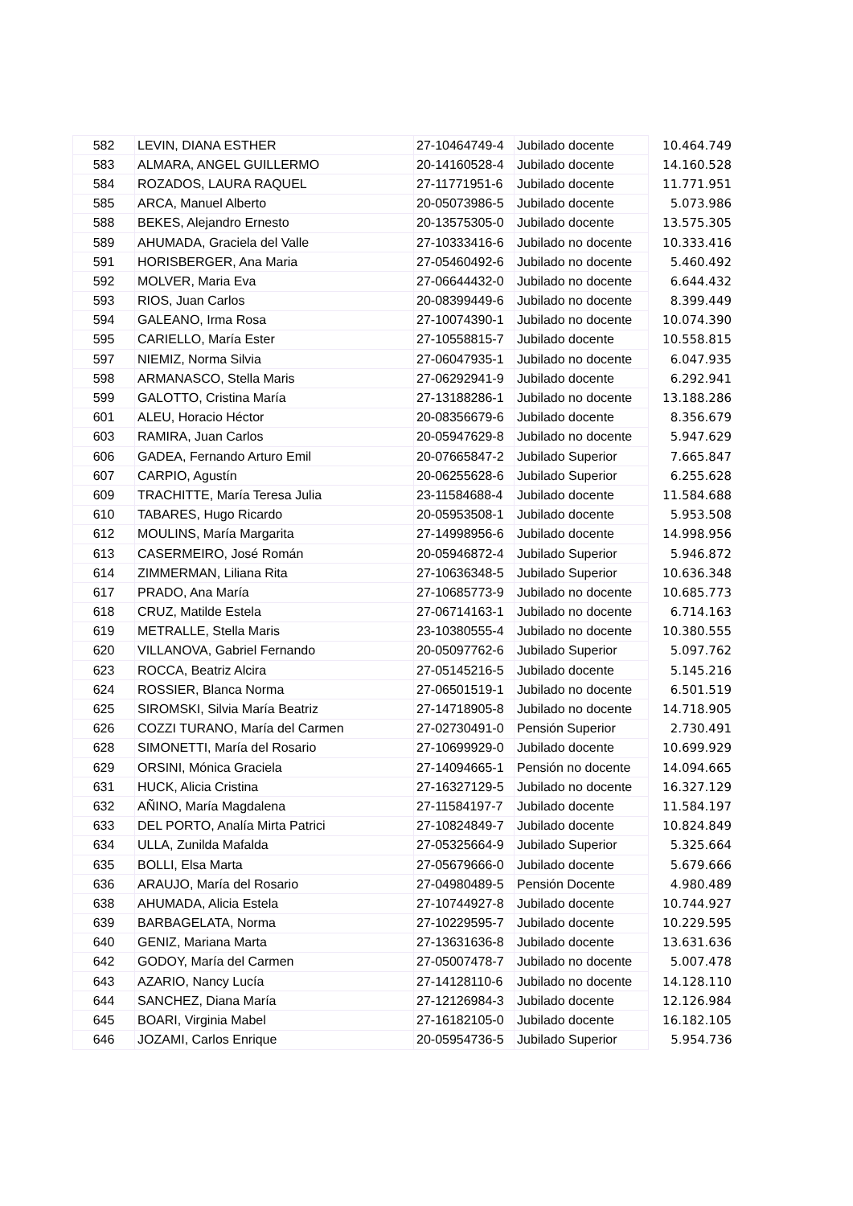| 582 | LEVIN, DIANA ESTHER | 27-10464749-4 | Jubilado docente | 10.464.749 |
| 583 | ALMARA, ANGEL GUILLERMO | 20-14160528-4 | Jubilado docente | 14.160.528 |
| 584 | ROZADOS, LAURA RAQUEL | 27-11771951-6 | Jubilado docente | 11.771.951 |
| 585 | ARCA, Manuel Alberto | 20-05073986-5 | Jubilado docente | 5.073.986 |
| 588 | BEKES, Alejandro Ernesto | 20-13575305-0 | Jubilado docente | 13.575.305 |
| 589 | AHUMADA, Graciela del Valle | 27-10333416-6 | Jubilado no docente | 10.333.416 |
| 591 | HORISBERGER, Ana Maria | 27-05460492-6 | Jubilado no docente | 5.460.492 |
| 592 | MOLVER, Maria Eva | 27-06644432-0 | Jubilado no docente | 6.644.432 |
| 593 | RIOS, Juan Carlos | 20-08399449-6 | Jubilado no docente | 8.399.449 |
| 594 | GALEANO, Irma Rosa | 27-10074390-1 | Jubilado no docente | 10.074.390 |
| 595 | CARIELLO, María Ester | 27-10558815-7 | Jubilado docente | 10.558.815 |
| 597 | NIEMIZ, Norma Silvia | 27-06047935-1 | Jubilado no docente | 6.047.935 |
| 598 | ARMANASCO, Stella Maris | 27-06292941-9 | Jubilado docente | 6.292.941 |
| 599 | GALOTTO, Cristina María | 27-13188286-1 | Jubilado no docente | 13.188.286 |
| 601 | ALEU, Horacio Héctor | 20-08356679-6 | Jubilado docente | 8.356.679 |
| 603 | RAMIRA, Juan Carlos | 20-05947629-8 | Jubilado no docente | 5.947.629 |
| 606 | GADEA, Fernando Arturo Emil | 20-07665847-2 | Jubilado Superior | 7.665.847 |
| 607 | CARPIO, Agustín | 20-06255628-6 | Jubilado Superior | 6.255.628 |
| 609 | TRACHITTE, María Teresa Julia | 23-11584688-4 | Jubilado docente | 11.584.688 |
| 610 | TABARES, Hugo Ricardo | 20-05953508-1 | Jubilado docente | 5.953.508 |
| 612 | MOULINS, María Margarita | 27-14998956-6 | Jubilado docente | 14.998.956 |
| 613 | CASERMEIRO, José Román | 20-05946872-4 | Jubilado Superior | 5.946.872 |
| 614 | ZIMMERMAN, Liliana Rita | 27-10636348-5 | Jubilado Superior | 10.636.348 |
| 617 | PRADO, Ana María | 27-10685773-9 | Jubilado no docente | 10.685.773 |
| 618 | CRUZ, Matilde Estela | 27-06714163-1 | Jubilado no docente | 6.714.163 |
| 619 | METRALLE, Stella Maris | 23-10380555-4 | Jubilado no docente | 10.380.555 |
| 620 | VILLANOVA, Gabriel Fernando | 20-05097762-6 | Jubilado Superior | 5.097.762 |
| 623 | ROCCA, Beatriz Alcira | 27-05145216-5 | Jubilado docente | 5.145.216 |
| 624 | ROSSIER, Blanca Norma | 27-06501519-1 | Jubilado no docente | 6.501.519 |
| 625 | SIROMSKI, Silvia María Beatriz | 27-14718905-8 | Jubilado no docente | 14.718.905 |
| 626 | COZZI TURANO, María del Carmen | 27-02730491-0 | Pensión Superior | 2.730.491 |
| 628 | SIMONETTI, María del Rosario | 27-10699929-0 | Jubilado docente | 10.699.929 |
| 629 | ORSINI, Mónica Graciela | 27-14094665-1 | Pensión no docente | 14.094.665 |
| 631 | HUCK, Alicia Cristina | 27-16327129-5 | Jubilado no docente | 16.327.129 |
| 632 | AÑINO, María Magdalena | 27-11584197-7 | Jubilado docente | 11.584.197 |
| 633 | DEL PORTO, Analía Mirta Patrici | 27-10824849-7 | Jubilado docente | 10.824.849 |
| 634 | ULLA, Zunilda Mafalda | 27-05325664-9 | Jubilado Superior | 5.325.664 |
| 635 | BOLLI, Elsa Marta | 27-05679666-0 | Jubilado docente | 5.679.666 |
| 636 | ARAUJO, María del Rosario | 27-04980489-5 | Pensión Docente | 4.980.489 |
| 638 | AHUMADA, Alicia Estela | 27-10744927-8 | Jubilado docente | 10.744.927 |
| 639 | BARBAGELATA, Norma | 27-10229595-7 | Jubilado docente | 10.229.595 |
| 640 | GENIZ, Mariana Marta | 27-13631636-8 | Jubilado docente | 13.631.636 |
| 642 | GODOY, María del Carmen | 27-05007478-7 | Jubilado no docente | 5.007.478 |
| 643 | AZARIO, Nancy Lucía | 27-14128110-6 | Jubilado no docente | 14.128.110 |
| 644 | SANCHEZ, Diana María | 27-12126984-3 | Jubilado docente | 12.126.984 |
| 645 | BOARI, Virginia Mabel | 27-16182105-0 | Jubilado docente | 16.182.105 |
| 646 | JOZAMI, Carlos Enrique | 20-05954736-5 | Jubilado Superior | 5.954.736 |